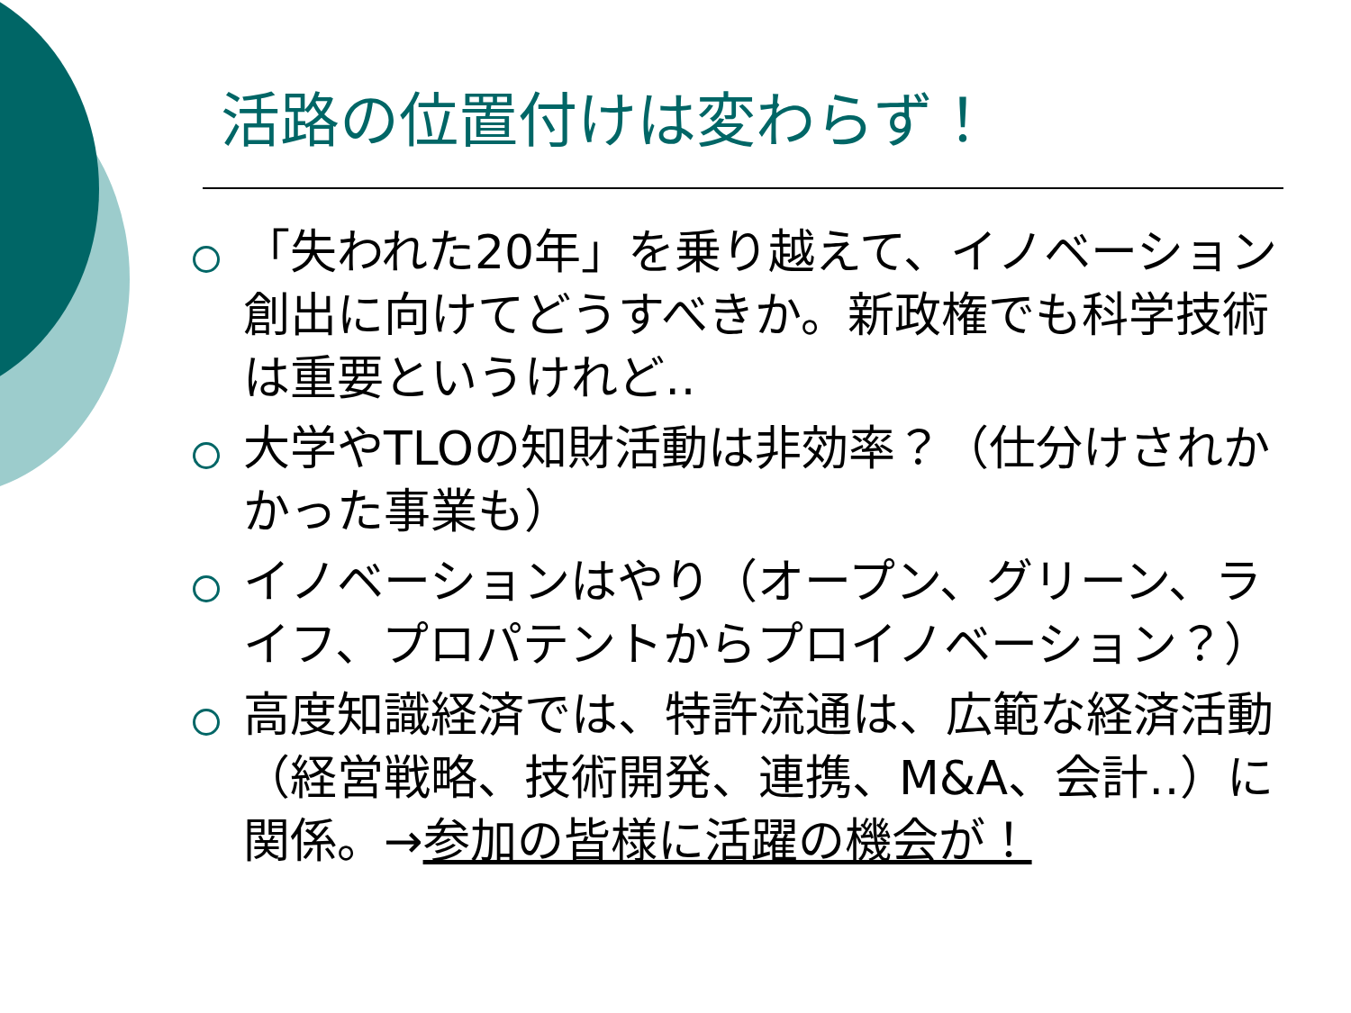活路の位置付けは変わらず！
「失われた20年」を乗り越えて、イノベーション創出に向けてどうすべきか。新政権でも科学技術は重要というけれど‥
大学やTLOの知財活動は非効率？（仕分けされかかった事業も）
イノベーションはやり（オープン、グリーン、ライフ、プロパテントからプロイノベーション？）
高度知識経済では、特許流通は、広範な経済活動（経営戦略、技術開発、連携、M&A、会計‥）に関係。→参加の皆様に活躍の機会が！